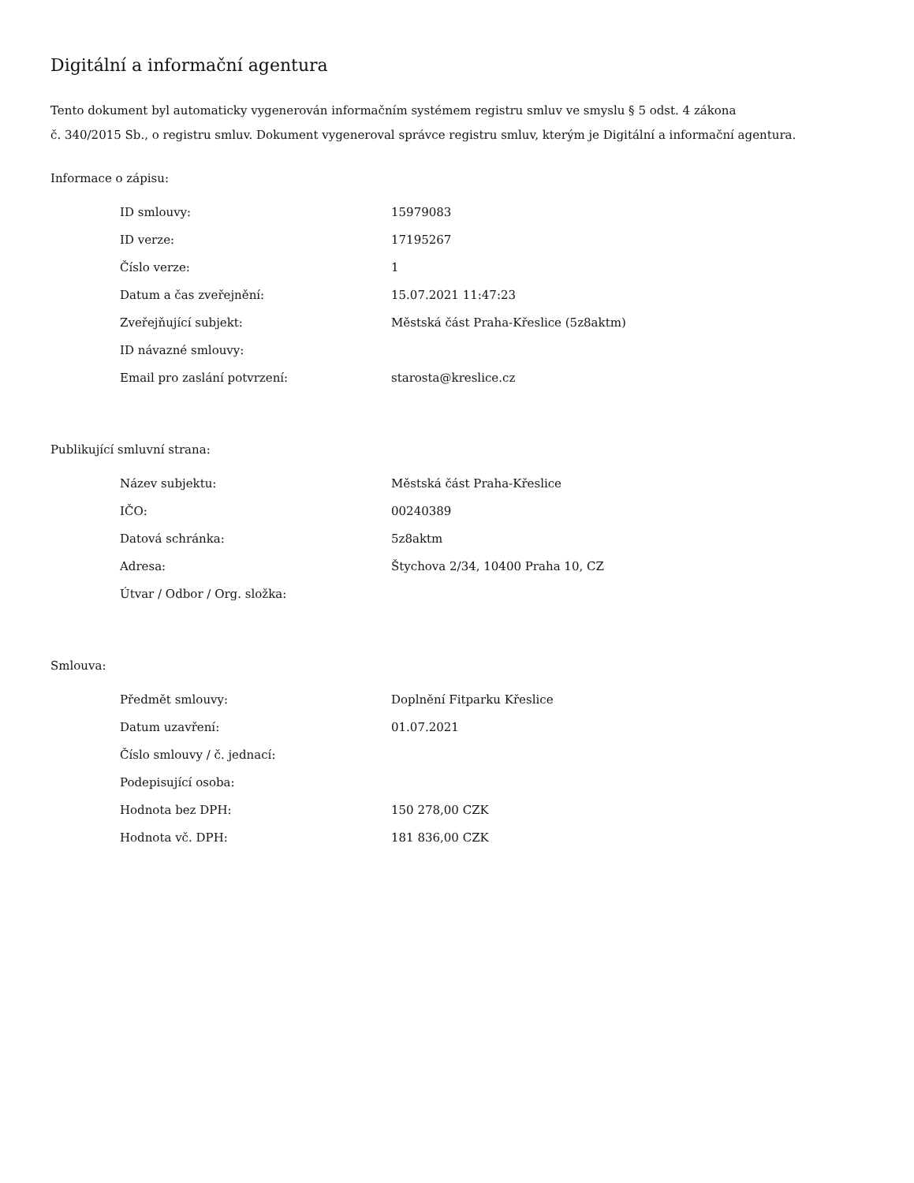Digitální a informační agentura
Tento dokument byl automaticky vygenerován informačním systémem registru smluv ve smyslu § 5 odst. 4 zákona
č. 340/2015 Sb., o registru smluv. Dokument vygeneroval správce registru smluv, kterým je Digitální a informační agentura.
Informace o zápisu:
| ID smlouvy: | 15979083 |
| ID verze: | 17195267 |
| Číslo verze: | 1 |
| Datum a čas zveřejnění: | 15.07.2021 11:47:23 |
| Zveřejňující subjekt: | Městská část Praha-Křeslice (5z8aktm) |
| ID návazné smlouvy: | |
| Email pro zaslání potvrzení: | starosta@kreslice.cz |
Publikující smluvní strana:
| Název subjektu: | Městská část Praha-Křeslice |
| IČO: | 00240389 |
| Datová schránka: | 5z8aktm |
| Adresa: | Štychova 2/34, 10400 Praha 10, CZ |
| Útvar / Odbor / Org. složka: | |
Smlouva:
| Předmět smlouvy: | Doplnění Fitparku Křeslice |
| Datum uzavření: | 01.07.2021 |
| Číslo smlouvy / č. jednací: | |
| Podepisující osoba: | |
| Hodnota bez DPH: | 150 278,00 CZK |
| Hodnota vč. DPH: | 181 836,00 CZK |